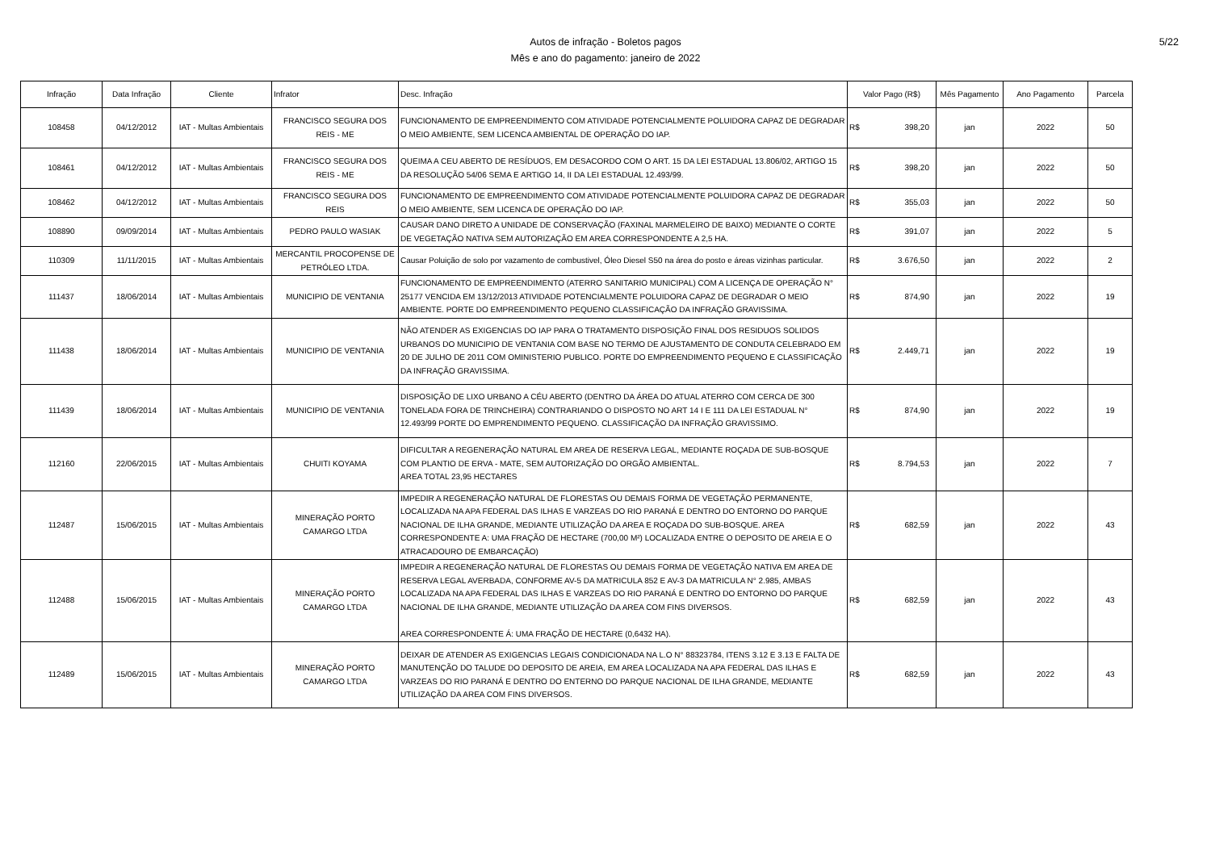Autos de infração - Boletos pagos
Mês e ano do pagamento: janeiro de 2022
5/22
| Infração | Data Infração | Cliente | Infrator | Desc. Infração | Valor Pago (R$) | Mês Pagamento | Ano Pagamento | Parcela |
| --- | --- | --- | --- | --- | --- | --- | --- | --- |
| 108458 | 04/12/2012 | IAT - Multas Ambientais | FRANCISCO SEGURA DOS REIS - ME | FUNCIONAMENTO DE EMPREENDIMENTO COM ATIVIDADE POTENCIALMENTE POLUIDORA CAPAZ DE DEGRADAR O MEIO AMBIENTE, SEM LICENCA AMBIENTAL DE OPERAÇÃO DO IAP. | R$ 398,20 | jan | 2022 | 50 |
| 108461 | 04/12/2012 | IAT - Multas Ambientais | FRANCISCO SEGURA DOS REIS - ME | QUEIMA A CEU ABERTO DE RESÍDUOS, EM DESACORDO COM O ART. 15 DA LEI ESTADUAL 13.806/02, ARTIGO 15 DA RESOLUÇÃO 54/06 SEMA E ARTIGO 14, II DA LEI ESTADUAL 12.493/99. | R$ 398,20 | jan | 2022 | 50 |
| 108462 | 04/12/2012 | IAT - Multas Ambientais | FRANCISCO SEGURA DOS REIS | FUNCIONAMENTO DE EMPREENDIMENTO COM ATIVIDADE POTENCIALMENTE POLUIDORA CAPAZ DE DEGRADAR O MEIO AMBIENTE, SEM LICENCA DE OPERAÇÃO DO IAP. | R$ 355,03 | jan | 2022 | 50 |
| 108890 | 09/09/2014 | IAT - Multas Ambientais | PEDRO PAULO WASIAK | CAUSAR DANO DIRETO A UNIDADE DE CONSERVAÇÃO (FAXINAL MARMELEIRO DE BAIXO) MEDIANTE O CORTE DE VEGETAÇÃO NATIVA SEM AUTORIZAÇÃO EM AREA CORRESPONDENTE A 2,5 HA. | R$ 391,07 | jan | 2022 | 5 |
| 110309 | 11/11/2015 | IAT - Multas Ambientais | MERCANTIL PROCOPENSE DE PETRÓLEO LTDA. | Causar Poluição de solo por vazamento de combustivel, Óleo Diesel S50 na área do posto e áreas vizinhas particular. | R$ 3.676,50 | jan | 2022 | 2 |
| 111437 | 18/06/2014 | IAT - Multas Ambientais | MUNICIPIO DE VENTANIA | FUNCIONAMENTO DE EMPREENDIMENTO (ATERRO SANITARIO MUNICIPAL) COM A LICENÇA DE OPERAÇÃO N° 25177 VENCIDA EM 13/12/2013 ATIVIDADE POTENCIALMENTE POLUIDORA CAPAZ DE DEGRADAR O MEIO AMBIENTE. PORTE DO EMPREENDIMENTO PEQUENO CLASSIFICAÇÃO DA INFRAÇÃO GRAVISSIMA. | R$ 874,90 | jan | 2022 | 19 |
| 111438 | 18/06/2014 | IAT - Multas Ambientais | MUNICIPIO DE VENTANIA | NÃO ATENDER AS EXIGENCIAS DO IAP PARA O TRATAMENTO DISPOSIÇÃO FINAL DOS RESIDUOS SOLIDOS URBANOS DO MUNICIPIO DE VENTANIA COM BASE NO TERMO DE AJUSTAMENTO DE CONDUTA CELEBRADO EM 20 DE JULHO DE 2011 COM OMINISTERIO PUBLICO. PORTE DO EMPREENDIMENTO PEQUENO E CLASSIFICAÇÃO DA INFRAÇÃO GRAVISSIMA. | R$ 2.449,71 | jan | 2022 | 19 |
| 111439 | 18/06/2014 | IAT - Multas Ambientais | MUNICIPIO DE VENTANIA | DISPOSIÇÃO DE LIXO URBANO A CÉU ABERTO (DENTRO DA ÁREA DO ATUAL ATERRO COM CERCA DE 300 TONELADA FORA DE TRINCHEIRA) CONTRARIANDO O DISPOSTO NO ART 14 I E 111 DA LEI ESTADUAL N° 12.493/99 PORTE DO EMPRENDIMENTO PEQUENO. CLASSIFICAÇÃO DA INFRAÇÃO GRAVISSIMO. | R$ 874,90 | jan | 2022 | 19 |
| 112160 | 22/06/2015 | IAT - Multas Ambientais | CHUITI KOYAMA | DIFICULTAR A REGENERAÇÃO NATURAL EM AREA DE RESERVA LEGAL, MEDIANTE ROÇADA DE SUB-BOSQUE COM PLANTIO DE ERVA - MATE, SEM AUTORIZAÇÃO DO ORGÃO AMBIENTAL. AREA TOTAL 23,95 HECTARES | R$ 8.794,53 | jan | 2022 | 7 |
| 112487 | 15/06/2015 | IAT - Multas Ambientais | MINERAÇÃO PORTO CAMARGO LTDA | IMPEDIR A REGENERAÇÃO NATURAL DE FLORESTAS OU DEMAIS FORMA DE VEGETAÇÃO PERMANENTE, LOCALIZADA NA APA FEDERAL DAS ILHAS E VARZEAS DO RIO PARANÁ E DENTRO DO ENTORNO DO PARQUE NACIONAL DE ILHA GRANDE, MEDIANTE UTILIZAÇÃO DA AREA E ROÇADA DO SUB-BOSQUE. AREA CORRESPONDENTE A: UMA FRAÇÃO DE HECTARE (700,00 M²) LOCALIZADA ENTRE O DEPOSITO DE AREIA E O ATRACADOURO DE EMBARCAÇÃO) | R$ 682,59 | jan | 2022 | 43 |
| 112488 | 15/06/2015 | IAT - Multas Ambientais | MINERAÇÃO PORTO CAMARGO LTDA | IMPEDIR A REGENERAÇÃO NATURAL DE FLORESTAS OU DEMAIS FORMA DE VEGETAÇÃO NATIVA EM AREA DE RESERVA LEGAL AVERBADA, CONFORME AV-5 DA MATRICULA 852 E AV-3 DA MATRICULA N° 2.985, AMBAS LOCALIZADA NA APA FEDERAL DAS ILHAS E VARZEAS DO RIO PARANÁ E DENTRO DO ENTORNO DO PARQUE NACIONAL DE ILHA GRANDE, MEDIANTE UTILIZAÇÃO DA AREA COM FINS DIVERSOS. AREA CORRESPONDENTE Á: UMA FRAÇÃO DE HECTARE (0,6432 HA). | R$ 682,59 | jan | 2022 | 43 |
| 112489 | 15/06/2015 | IAT - Multas Ambientais | MINERAÇÃO PORTO CAMARGO LTDA | DEIXAR DE ATENDER AS EXIGENCIAS LEGAIS CONDICIONADA NA L.O N° 88323784, ITENS 3.12 E 3.13 E FALTA DE MANUTENÇÃO DO TALUDE DO DEPOSITO DE AREIA, EM AREA LOCALIZADA NA APA FEDERAL DAS ILHAS E VARZEAS DO RIO PARANÁ E DENTRO DO ENTERNO DO PARQUE NACIONAL DE ILHA GRANDE, MEDIANTE UTILIZAÇÃO DA AREA COM FINS DIVERSOS. | R$ 682,59 | jan | 2022 | 43 |